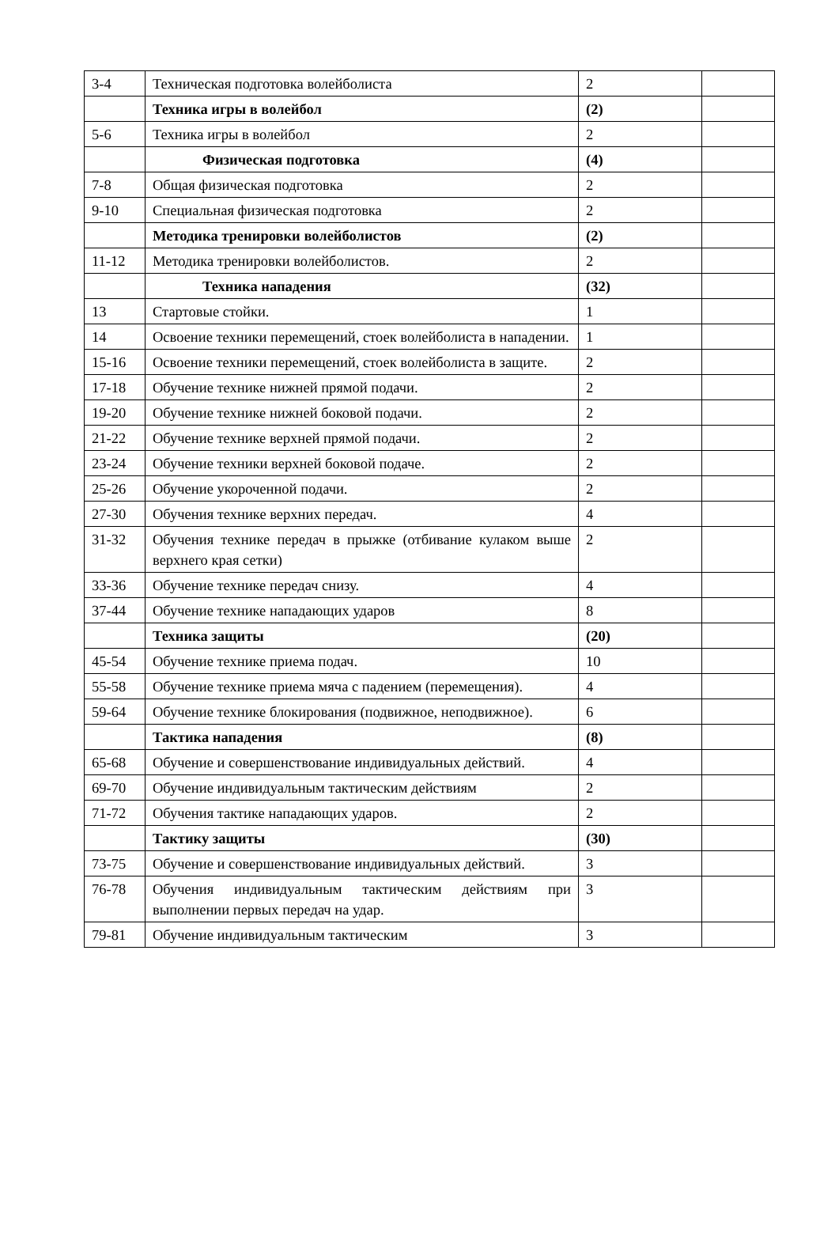| 3-4 | Техническая подготовка волейболиста | 2 | |
| | Техника игры в волейбол | (2) | |
| 5-6 | Техника игры в волейбол | 2 | |
| | Физическая подготовка | (4) | |
| 7-8 | Общая физическая подготовка | 2 | |
| 9-10 | Специальная физическая подготовка | 2 | |
| | Методика тренировки волейболистов | (2) | |
| 11-12 | Методика тренировки волейболистов. | 2 | |
| | Техника нападения | (32) | |
| 13 | Стартовые стойки. | 1 | |
| 14 | Освоение техники перемещений, стоек волейболиста в нападении. | 1 | |
| 15-16 | Освоение техники перемещений, стоек волейболиста в защите. | 2 | |
| 17-18 | Обучение технике нижней прямой подачи. | 2 | |
| 19-20 | Обучение технике нижней боковой подачи. | 2 | |
| 21-22 | Обучение технике верхней прямой подачи. | 2 | |
| 23-24 | Обучение техники верхней боковой подаче. | 2 | |
| 25-26 | Обучение укороченной подачи. | 2 | |
| 27-30 | Обучения технике верхних передач. | 4 | |
| 31-32 | Обучения технике передач в прыжке (отбивание кулаком выше верхнего края сетки) | 2 | |
| 33-36 | Обучение технике передач снизу. | 4 | |
| 37-44 | Обучение технике нападающих ударов | 8 | |
| | Техника защиты | (20) | |
| 45-54 | Обучение технике приема подач. | 10 | |
| 55-58 | Обучение технике приема мяча с падением (перемещения). | 4 | |
| 59-64 | Обучение технике блокирования (подвижное, неподвижное). | 6 | |
| | Тактика нападения | (8) | |
| 65-68 | Обучение и совершенствование индивидуальных действий. | 4 | |
| 69-70 | Обучение индивидуальным тактическим действиям | 2 | |
| 71-72 | Обучения тактике нападающих ударов. | 2 | |
| | Тактику защиты | (30) | |
| 73-75 | Обучение и совершенствование индивидуальных действий. | 3 | |
| 76-78 | Обучения индивидуальным тактическим действиям при выполнении первых передач на удар. | 3 | |
| 79-81 | Обучение индивидуальным тактическим | 3 | |